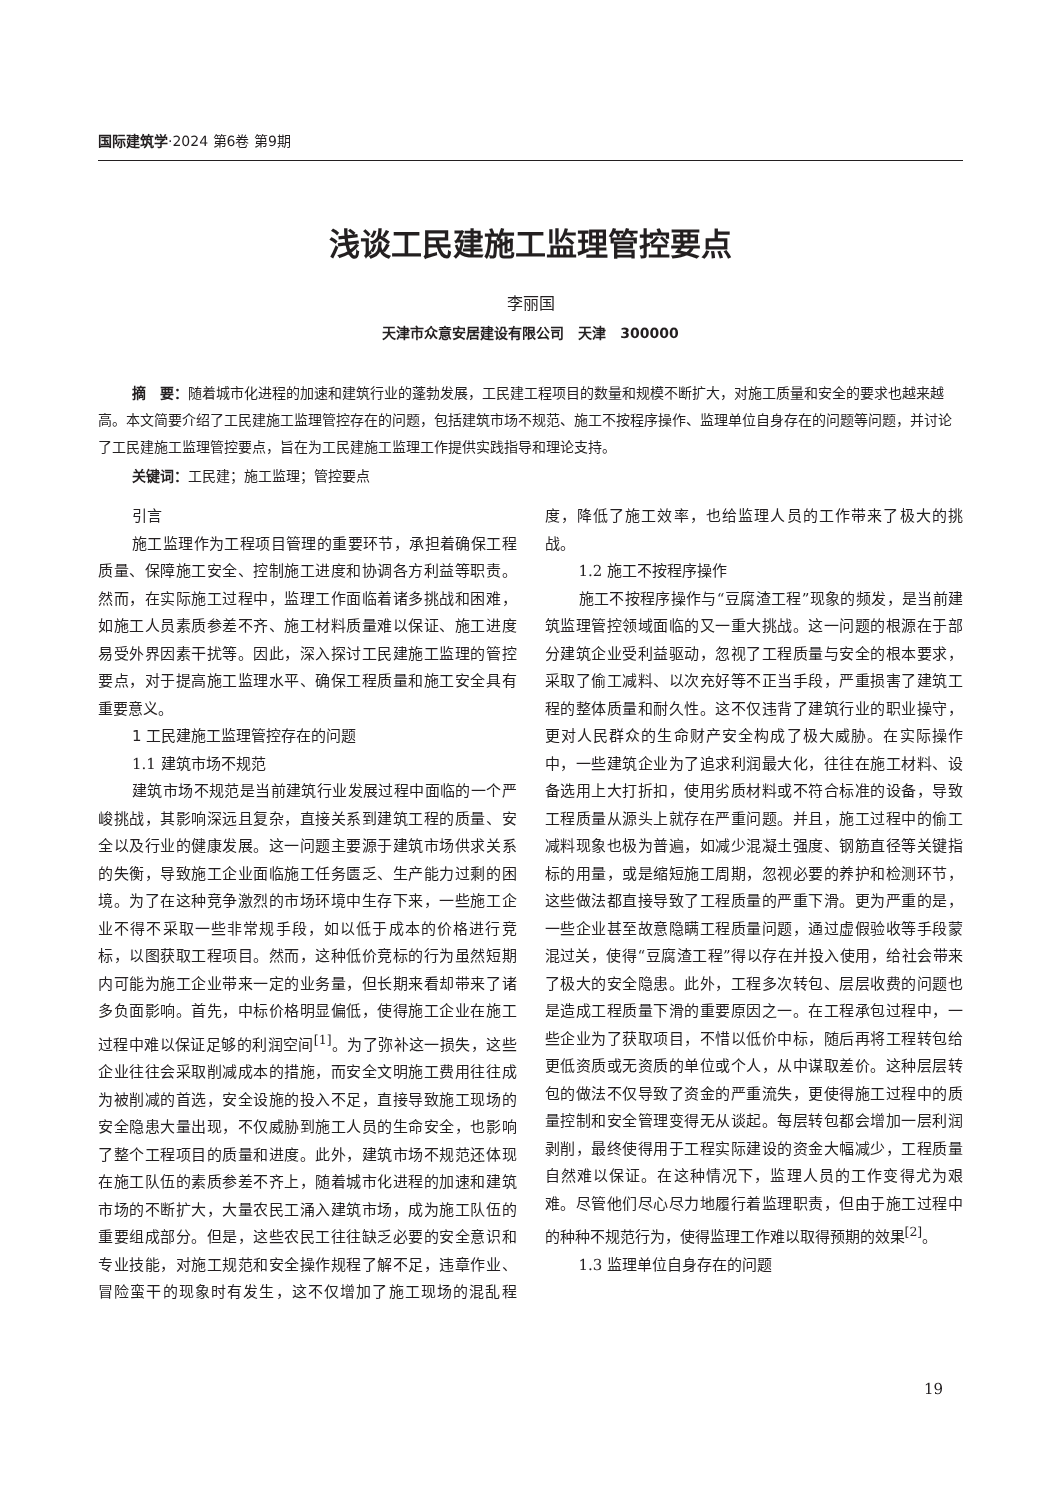国际建筑学·2024 第6卷 第9期
浅谈工民建施工监理管控要点
李丽国
天津市众意安居建设有限公司　天津　300000
摘　要：随着城市化进程的加速和建筑行业的蓬勃发展，工民建工程项目的数量和规模不断扩大，对施工质量和安全的要求也越来越高。本文简要介绍了工民建施工监理管控存在的问题，包括建筑市场不规范、施工不按程序操作、监理单位自身存在的问题等问题，并讨论了工民建施工监理管控要点，旨在为工民建施工监理工作提供实践指导和理论支持。
关键词：工民建；施工监理；管控要点
引言
施工监理作为工程项目管理的重要环节，承担着确保工程质量、保障施工安全、控制施工进度和协调各方利益等职责。然而，在实际施工过程中，监理工作面临着诸多挑战和困难，如施工人员素质参差不齐、施工材料质量难以保证、施工进度易受外界因素干扰等。因此，深入探讨工民建施工监理的管控要点，对于提高施工监理水平、确保工程质量和施工安全具有重要意义。
1 工民建施工监理管控存在的问题
1.1 建筑市场不规范
建筑市场不规范是当前建筑行业发展过程中面临的一个严峻挑战，其影响深远且复杂，直接关系到建筑工程的质量、安全以及行业的健康发展。这一问题主要源于建筑市场供求关系的失衡，导致施工企业面临施工任务匮乏、生产能力过剩的困境。为了在这种竞争激烈的市场环境中生存下来，一些施工企业不得不采取一些非常规手段，如以低于成本的价格进行竞标，以图获取工程项目。然而，这种低价竞标的行为虽然短期内可能为施工企业带来一定的业务量，但长期来看却带来了诸多负面影响。首先，中标价格明显偏低，使得施工企业在施工过程中难以保证足够的利润空间<sup>[1]</sup>。为了弥补这一损失，这些企业往往会采取削减成本的措施，而安全文明施工费用往往成为被削减的首选，安全设施的投入不足，直接导致施工现场的安全隐患大量出现，不仅威胁到施工人员的生命安全，也影响了整个工程项目的质量和进度。此外，建筑市场不规范还体现在施工队伍的素质参差不齐上，随着城市化进程的加速和建筑市场的不断扩大，大量农民工涌入建筑市场，成为施工队伍的重要组成部分。但是，这些农民工往往缺乏必要的安全意识和专业技能，对施工规范和安全操作规程了解不足，违章作业、冒险蛮干的现象时有发生，这不仅增加了施工现场的混乱程度，降低了施工效率，也给监理人员的工作带来了极大的挑战。
1.2 施工不按程序操作
施工不按程序操作与“豆腐渣工程”现象的频发，是当前建筑监理管控领域面临的又一重大挑战。这一问题的根源在于部分建筑企业受利益驱动，忽视了工程质量与安全的根本要求，采取了偷工减料、以次充好等不正当手段，严重损害了建筑工程的整体质量和耐久性。这不仅违背了建筑行业的职业操守，更对人民群众的生命财产安全构成了极大威胁。在实际操作中，一些建筑企业为了追求利润最大化，往往在施工材料、设备选用上大打折扣，使用劣质材料或不符合标准的设备，导致工程质量从源头上就存在严重问题。并且，施工过程中的偷工减料现象也极为普遍，如减少混凝土强度、钢筋直径等关键指标的用量，或是缩短施工周期，忽视必要的养护和检测环节，这些做法都直接导致了工程质量的严重下滑。更为严重的是，一些企业甚至故意隐瞒工程质量问题，通过虚假验收等手段蒙混过关，使得“豆腐渣工程”得以存在并投入使用，给社会带来了极大的安全隐患。此外，工程多次转包、层层收费的问题也是造成工程质量下滑的重要原因之一。在工程承包过程中，一些企业为了获取项目，不惜以低价中标，随后再将工程转包给更低资质或无资质的单位或个人，从中谋取差价。这种层层转包的做法不仅导致了资金的严重流失，更使得施工过程中的质量控制和安全管理变得无从谈起。每层转包都会增加一层利润剥削，最终使得用于工程实际建设的资金大幅减少，工程质量自然难以保证。在这种情况下，监理人员的工作变得尤为艰难。尽管他们尽心尽力地履行着监理职责，但由于施工过程中的种种不规范行为，使得监理工作难以取得预期的效果<sup>[2]</sup>。
1.3 监理单位自身存在的问题
19